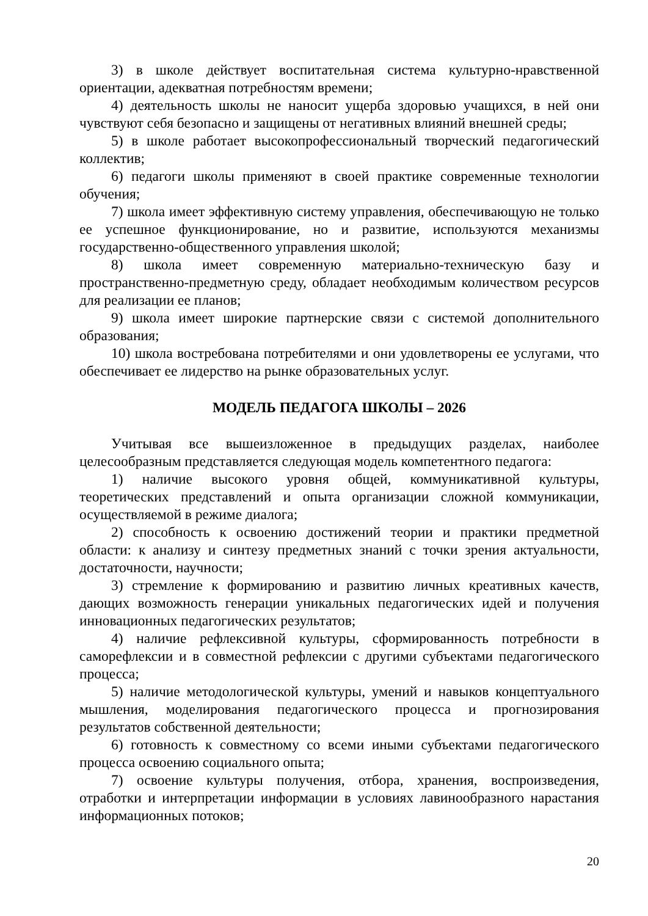3) в школе действует воспитательная система культурно-нравственной ориентации, адекватная потребностям времени;
4) деятельность школы не наносит ущерба здоровью учащихся, в ней они чувствуют себя безопасно и защищены от негативных влияний внешней среды;
5) в школе работает высокопрофессиональный творческий педагогический коллектив;
6) педагоги школы применяют в своей практике современные технологии обучения;
7) школа имеет эффективную систему управления, обеспечивающую не только ее успешное функционирование, но и развитие, используются механизмы государственно-общественного управления школой;
8) школа имеет современную материально-техническую базу и пространственно-предметную среду, обладает необходимым количеством ресурсов для реализации ее планов;
9) школа имеет широкие партнерские связи с системой дополнительного образования;
10) школа востребована потребителями и они удовлетворены ее услугами, что обеспечивает ее лидерство на рынке образовательных услуг.
МОДЕЛЬ ПЕДАГОГА ШКОЛЫ – 2026
Учитывая все вышеизложенное в предыдущих разделах, наиболее целесообразным представляется следующая модель компетентного педагога:
1) наличие высокого уровня общей, коммуникативной культуры, теоретических представлений и опыта организации сложной коммуникации, осуществляемой в режиме диалога;
2) способность к освоению достижений теории и практики предметной области: к анализу и синтезу предметных знаний с точки зрения актуальности, достаточности, научности;
3) стремление к формированию и развитию личных креативных качеств, дающих возможность генерации уникальных педагогических идей и получения инновационных педагогических результатов;
4) наличие рефлексивной культуры, сформированность потребности в саморефлексии и в совместной рефлексии с другими субъектами педагогического процесса;
5) наличие методологической культуры, умений и навыков концептуального мышления, моделирования педагогического процесса и прогнозирования результатов собственной деятельности;
6) готовность к совместному со всеми иными субъектами педагогического процесса освоению социального опыта;
7) освоение культуры получения, отбора, хранения, воспроизведения, отработки и интерпретации информации в условиях лавинообразного нарастания информационных потоков;
20